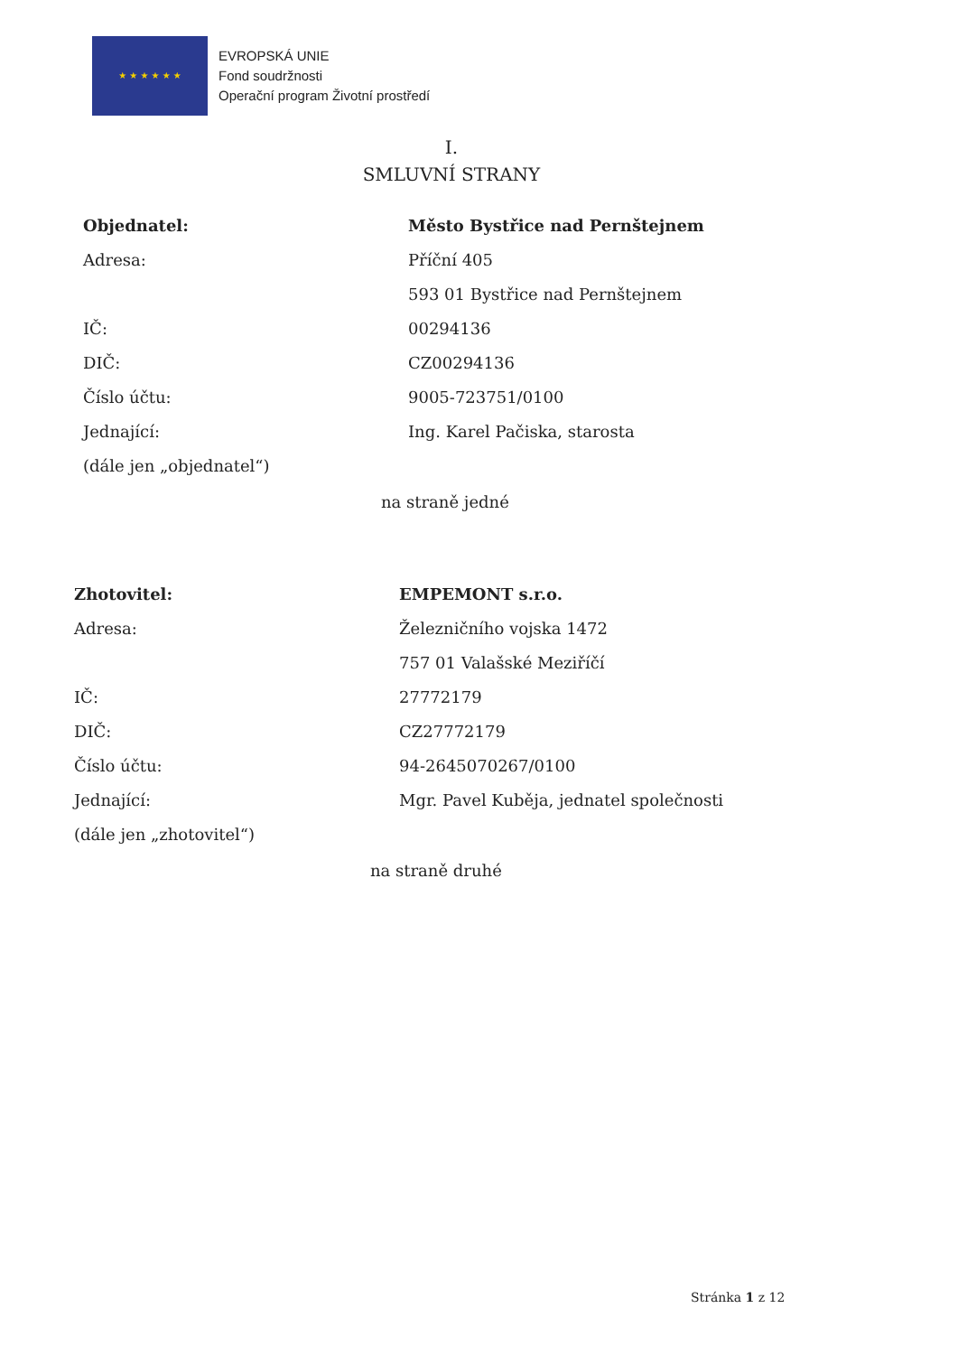★ ★ ★ ★ ★ ★
EVROPSKÁ UNIE
Fond soudržnosti
Operační program Životní prostředí
I.
SMLUVNÍ STRANY
Objednatel: Město Bystřice nad Pernštejnem
Adresa: Příční 405
593 01 Bystřice nad Pernštejnem
IČ: 00294136
DIČ: CZ00294136
Číslo účtu: 9005-723751/0100
Jednající: Ing. Karel Pačiska, starosta
(dále jen „objednatel“)
na straně jedné
Zhotovitel: EMPEMONT s.r.o.
Adresa: Železničního vojska 1472
757 01 Valašské Meziříčí
IČ: 27772179
DIČ: CZ27772179
Číslo účtu: 94-2645070267/0100
Jednající:
Mgr. Pavel Kuběja, jednatel společnosti
(dále jen „zhotovitel“)
na straně druhé
Stránka 1 z 12